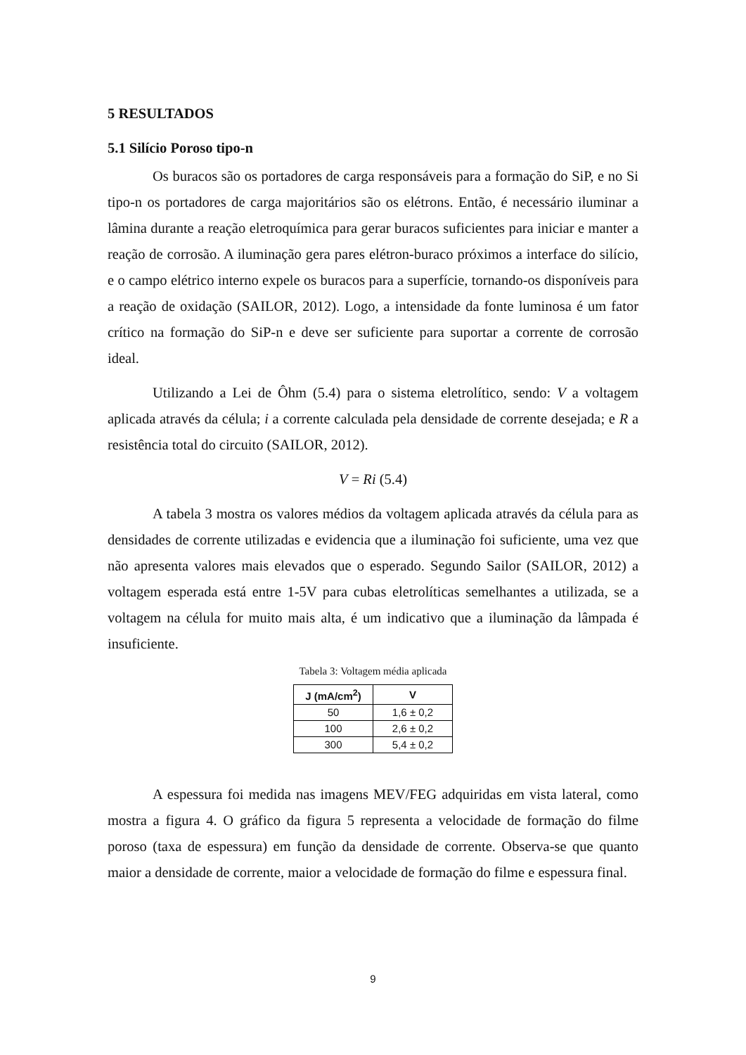5 RESULTADOS
5.1 Silício Poroso tipo-n
Os buracos são os portadores de carga responsáveis para a formação do SiP, e no Si tipo-n os portadores de carga majoritários são os elétrons. Então, é necessário iluminar a lâmina durante a reação eletroquímica para gerar buracos suficientes para iniciar e manter a reação de corrosão. A iluminação gera pares elétron-buraco próximos a interface do silício, e o campo elétrico interno expele os buracos para a superfície, tornando-os disponíveis para a reação de oxidação (SAILOR, 2012). Logo, a intensidade da fonte luminosa é um fator crítico na formação do SiP-n e deve ser suficiente para suportar a corrente de corrosão ideal.
Utilizando a Lei de Ôhm (5.4) para o sistema eletrolítico, sendo: V a voltagem aplicada através da célula; i a corrente calculada pela densidade de corrente desejada; e R a resistência total do circuito (SAILOR, 2012).
V = Ri (5.4)
A tabela 3 mostra os valores médios da voltagem aplicada através da célula para as densidades de corrente utilizadas e evidencia que a iluminação foi suficiente, uma vez que não apresenta valores mais elevados que o esperado. Segundo Sailor (SAILOR, 2012) a voltagem esperada está entre 1-5V para cubas eletrolíticas semelhantes a utilizada, se a voltagem na célula for muito mais alta, é um indicativo que a iluminação da lâmpada é insuficiente.
Tabela 3: Voltagem média aplicada
| J (mA/cm<sup>2</sup>) | V |
| --- | --- |
| 50 | 1,6 ± 0,2 |
| 100 | 2,6 ± 0,2 |
| 300 | 5,4 ± 0,2 |
A espessura foi medida nas imagens MEV/FEG adquiridas em vista lateral, como mostra a figura 4. O gráfico da figura 5 representa a velocidade de formação do filme poroso (taxa de espessura) em função da densidade de corrente. Observa-se que quanto maior a densidade de corrente, maior a velocidade de formação do filme e espessura final.
9